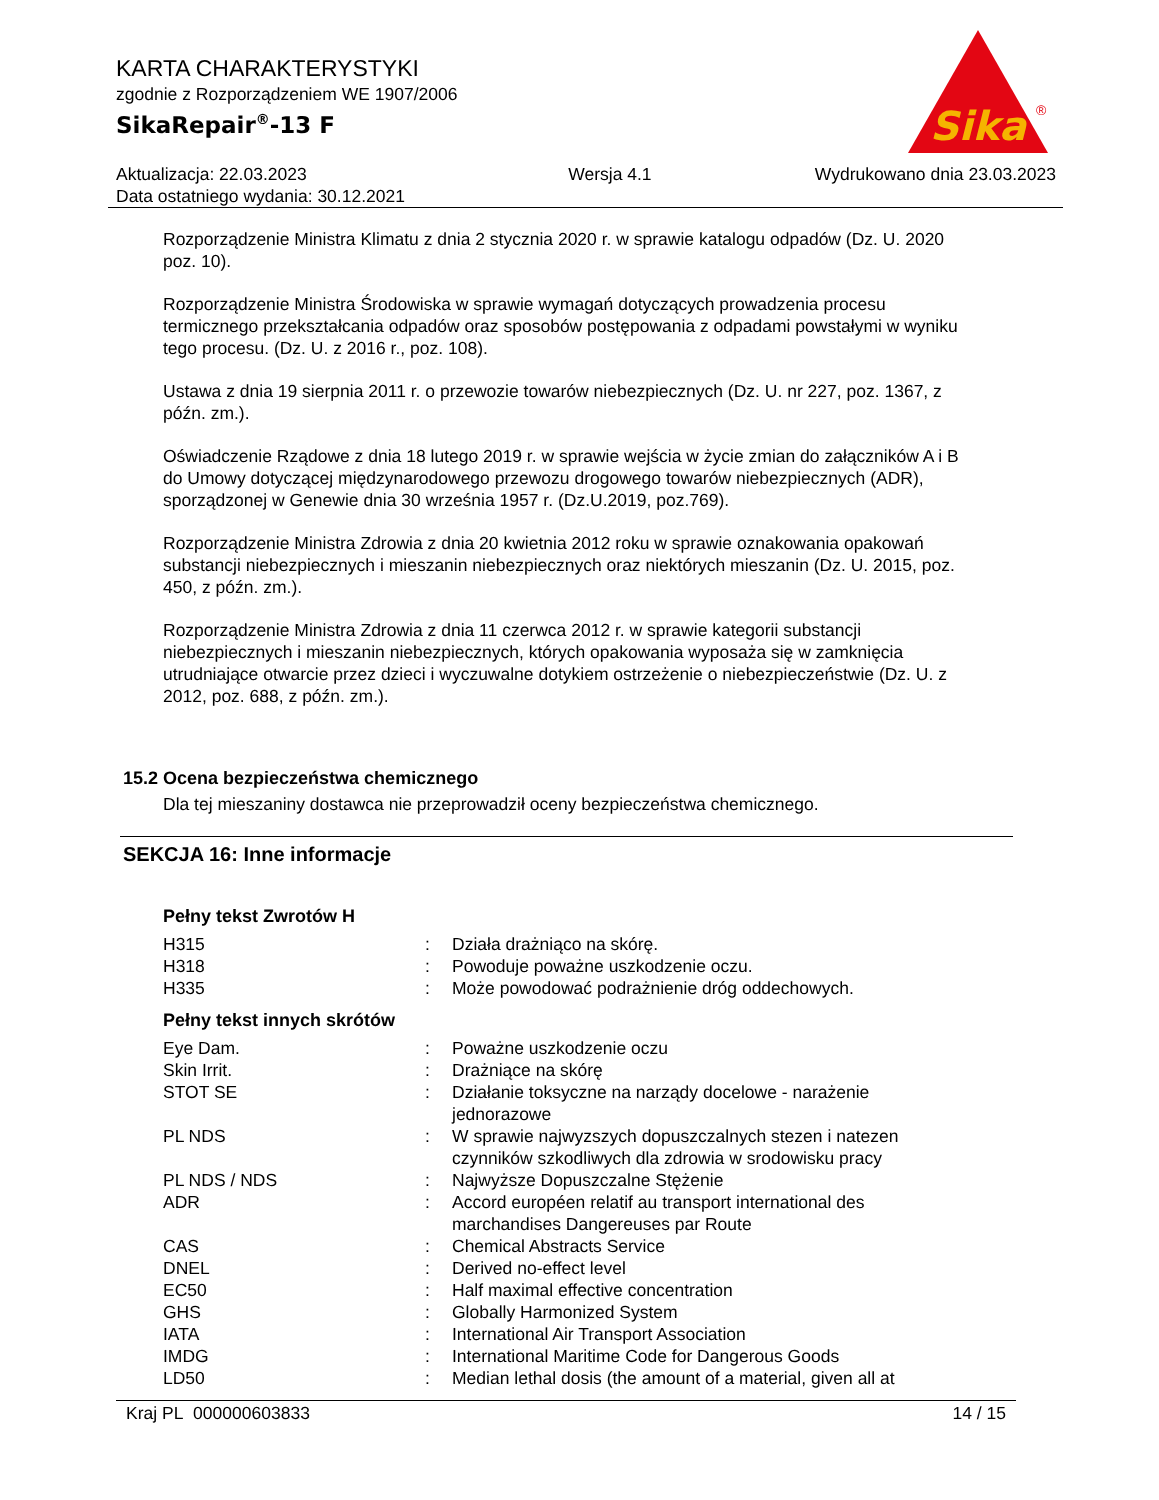KARTA CHARAKTERYSTYKI
zgodnie z Rozporządzeniem WE 1907/2006
SikaRepair<sup>®</sup>-13 F
Sika
®
Aktualizacja: 22.03.2023
Data ostatniego wydania: 30.12.2021
Wersja 4.1 Wydrukowano dnia 23.03.2023
Rozporządzenie Ministra Klimatu z dnia 2 stycznia 2020 r. w sprawie katalogu odpadów (Dz. U. 2020 poz. 10).
Rozporządzenie Ministra Środowiska w sprawie wymagań dotyczących prowadzenia procesu termicznego przekształcania odpadów oraz sposobów postępowania z odpadami powstałymi w wyniku tego procesu. (Dz. U. z 2016 r., poz. 108).
Ustawa z dnia 19 sierpnia 2011 r. o przewozie towarów niebezpiecznych (Dz. U. nr 227, poz. 1367, z późn. zm.).
Oświadczenie Rządowe z dnia 18 lutego 2019 r. w sprawie wejścia w życie zmian do załączników A i B do Umowy dotyczącej międzynarodowego przewozu drogowego towarów niebezpiecznych (ADR), sporządzonej w Genewie dnia 30 września 1957 r. (Dz.U.2019, poz.769).
Rozporządzenie Ministra Zdrowia z dnia 20 kwietnia 2012 roku w sprawie oznakowania opakowań substancji niebezpiecznych i mieszanin niebezpiecznych oraz niektórych mieszanin (Dz. U. 2015, poz. 450, z późn. zm.).
Rozporządzenie Ministra Zdrowia z dnia 11 czerwca 2012 r. w sprawie kategorii substancji niebezpiecznych i mieszanin niebezpiecznych, których opakowania wyposaża się w zamknięcia utrudniające otwarcie przez dzieci i wyczuwalne dotykiem ostrzeżenie o niebezpieczeństwie (Dz. U. z 2012, poz. 688, z późn. zm.).
15.2 Ocena bezpieczeństwa chemicznego
Dla tej mieszaniny dostawca nie przeprowadził oceny bezpieczeństwa chemicznego.
SEKCJA 16: Inne informacje
Pełny tekst Zwrotów H
| H315 | : | Działa drażniąco na skórę. |
| H318 | : | Powoduje poważne uszkodzenie oczu. |
| H335 | : | Może powodować podrażnienie dróg oddechowych. |
Pełny tekst innych skrótów
| Eye Dam. | : | Poważne uszkodzenie oczu |
| Skin Irrit. | : | Drażniące na skórę |
| STOT SE | : | Działanie toksyczne na narządy docelowe - narażenie jednorazowe |
| PL NDS | : | W sprawie najwyzszych dopuszczalnych stezen i natezen czynników szkodliwych dla zdrowia w srodowisku pracy |
| PL NDS / NDS | : | Najwyższe Dopuszczalne Stężenie |
| ADR | : | Accord européen relatif au transport international des marchandises Dangereuses par Route |
| CAS | : | Chemical Abstracts Service |
| DNEL | : | Derived no-effect level |
| EC50 | : | Half maximal effective concentration |
| GHS | : | Globally Harmonized System |
| IATA | : | International Air Transport Association |
| IMDG | : | International Maritime Code for Dangerous Goods |
| LD50 | : | Median lethal dosis (the amount of a material, given all at |
Kraj PL 000000603833 14 / 15